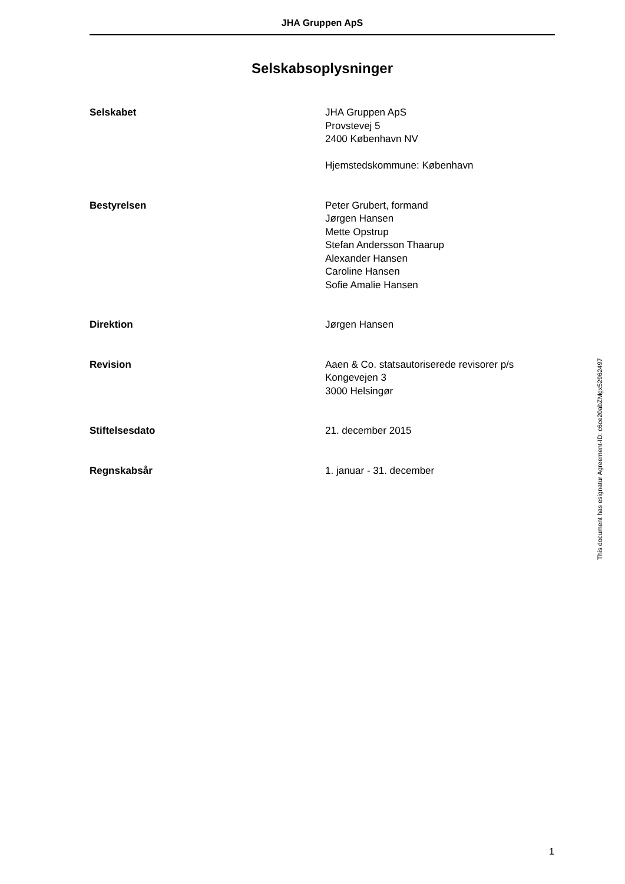JHA Gruppen ApS
Selskabsoplysninger
Selskabet JHA Gruppen ApS
Provstevej 5
2400 København NV
Hjemstedskommune: København
Bestyrelsen Peter Grubert, formand
Jørgen Hansen
Mette Opstrup
Stefan Andersson Thaarup
Alexander Hansen
Caroline Hansen
Sofie Amalie Hansen
Direktion Jørgen Hansen
Revision Aaen & Co. statsautoriserede revisorer p/s
Kongevejen 3
3000 Helsingør
Stiftelsesdato 21. december 2015
Regnskabsår 1. januar - 31. december
This document has esignatur Agreement-ID: c6ce20abZMgx52962497
1